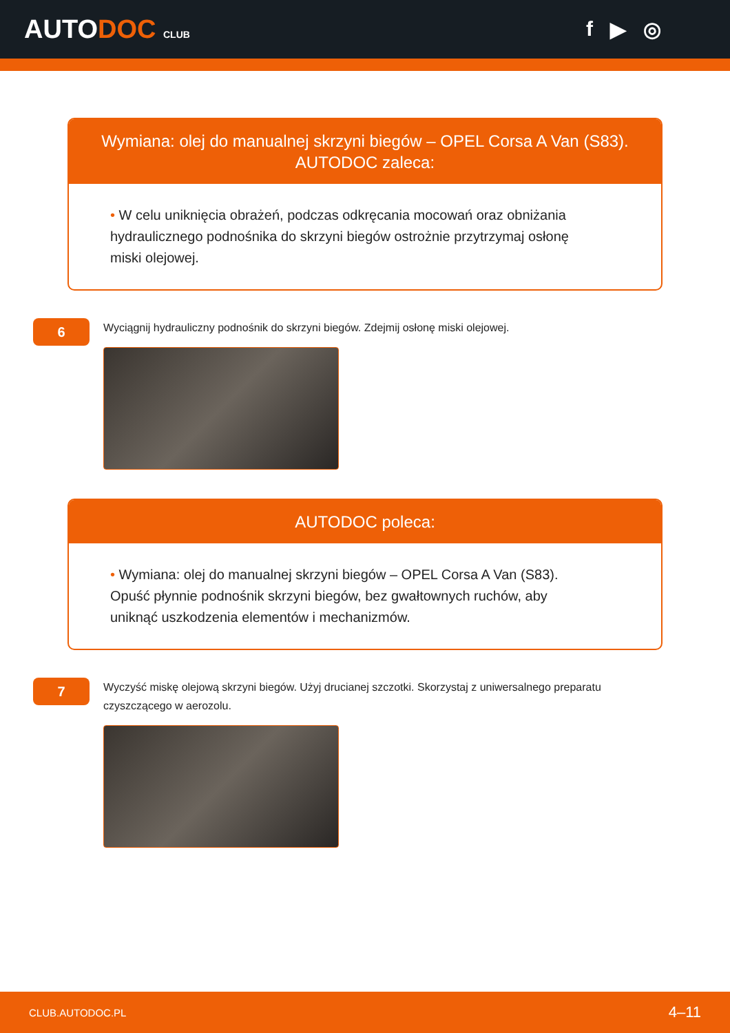AUTODOC CLUB
f ▶ ◎
Wymiana: olej do manualnej skrzyni biegów – OPEL Corsa A Van (S83). AUTODOC zaleca:
• W celu uniknięcia obrażeń, podczas odkręcania mocowań oraz obniżania hydraulicznego podnośnika do skrzyni biegów ostrożnie przytrzymaj osłonę miski olejowej.
6
Wyciągnij hydrauliczny podnośnik do skrzyni biegów. Zdejmij osłonę miski olejowej.
AUTODOC poleca:
• Wymiana: olej do manualnej skrzyni biegów – OPEL Corsa A Van (S83). Opuść płynnie podnośnik skrzyni biegów, bez gwałtownych ruchów, aby uniknąć uszkodzenia elementów i mechanizmów.
7
Wyczyść miskę olejową skrzyni biegów. Użyj drucianej szczotki. Skorzystaj z uniwersalnego preparatu czyszczącego w aerozolu.
CLUB.AUTODOC.PL 4–11